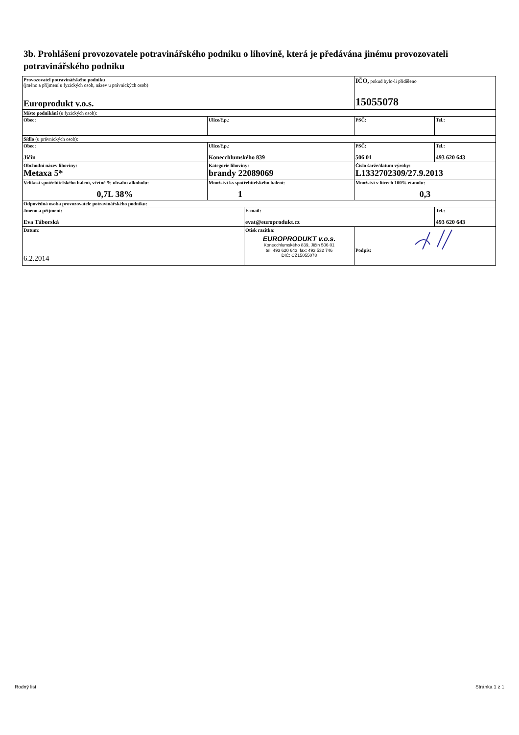3b. Prohlášení provozovatele potravinářského podniku o lihovině, která je předávána jinému provozovateli potravinářského podniku
| Provozovatel potravinářského podniku (jméno a příjmení u fyzických osob, název u právnických osob) Europrodukt v.o.s. | | | IČO, pokud bylo-li přiděleno 15055078 | |
| Místo podnikání (u fyzických osob): | | | | |
| Obec: | Ulice/č.p.: | | PSČ: | Tel.: |
| Sídlo (u právnických osob): | | | | |
| Obec: Jičín | Ulice/č.p.: Konecchlumského 839 | | PSČ: 506 01 | Tel.: 493 620 643 |
| Obchodní název lihoviny: Metaxa 5* | Kategorie lihoviny: brandy 22089069 | | Číslo šarže/datum výroby: L1332702309/27.9.2013 | |
| Velikost spotřebitelského balení, včetně % obsahu alkoholu: 0,7L 38% | Množství ks spotřebitelského balení: 1 | | Množství v litrech 100% etanolu: 0,3 | |
| Odpovědná osoba provozovatele potravinářského podniku: | | | | |
| Jméno a příjmení: Eva Táborská | | E-mail: evat@europrodukt.cz | | Tel.: 493 620 643 |
| Datum: 6.2.2014 | | Otisk razítka: EUROPRODUKT v.o.s. Konecchlumského 839, Jičín 506 01 tel. 493 620 643, fax: 493 532 746 DIČ: CZ15055078 | Podpis: | |
Rodný list Stránka 1 z 1